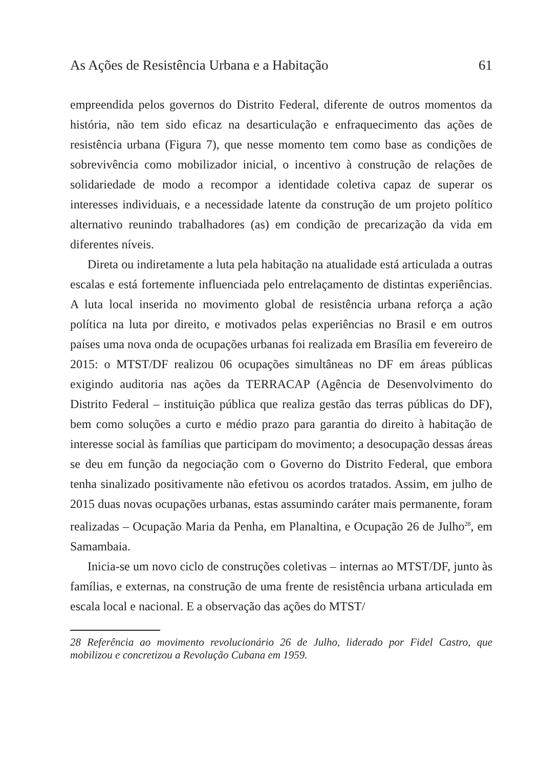As Ações de Resistência Urbana e a Habitação 61
empreendida pelos governos do Distrito Federal, diferente de outros momentos da história, não tem sido eficaz na desarticulação e enfraquecimento das ações de resistência urbana (Figura 7), que nesse momento tem como base as condições de sobrevivência como mobilizador inicial, o incentivo à construção de relações de solidariedade de modo a recompor a identidade coletiva capaz de superar os interesses individuais, e a necessidade latente da construção de um projeto político alternativo reunindo trabalhadores (as) em condição de precarização da vida em diferentes níveis.
Direta ou indiretamente a luta pela habitação na atualidade está articulada a outras escalas e está fortemente influenciada pelo entrelaçamento de distintas experiências. A luta local inserida no movimento global de resistência urbana reforça a ação política na luta por direito, e motivados pelas experiências no Brasil e em outros países uma nova onda de ocupações urbanas foi realizada em Brasília em fevereiro de 2015: o MTST/DF realizou 06 ocupações simultâneas no DF em áreas públicas exigindo auditoria nas ações da TERRACAP (Agência de Desenvolvimento do Distrito Federal – instituição pública que realiza gestão das terras públicas do DF), bem como soluções a curto e médio prazo para garantia do direito à habitação de interesse social às famílias que participam do movimento; a desocupação dessas áreas se deu em função da negociação com o Governo do Distrito Federal, que embora tenha sinalizado positivamente não efetivou os acordos tratados. Assim, em julho de 2015 duas novas ocupações urbanas, estas assumindo caráter mais permanente, foram realizadas – Ocupação Maria da Penha, em Planaltina, e Ocupação 26 de Julho<sup>28</sup>, em Samambaia.
Inicia-se um novo ciclo de construções coletivas – internas ao MTST/DF, junto às famílias, e externas, na construção de uma frente de resistência urbana articulada em escala local e nacional. E a observação das ações do MTST/
28 Referência ao movimento revolucionário 26 de Julho, liderado por Fidel Castro, que mobilizou e concretizou a Revolução Cubana em 1959.